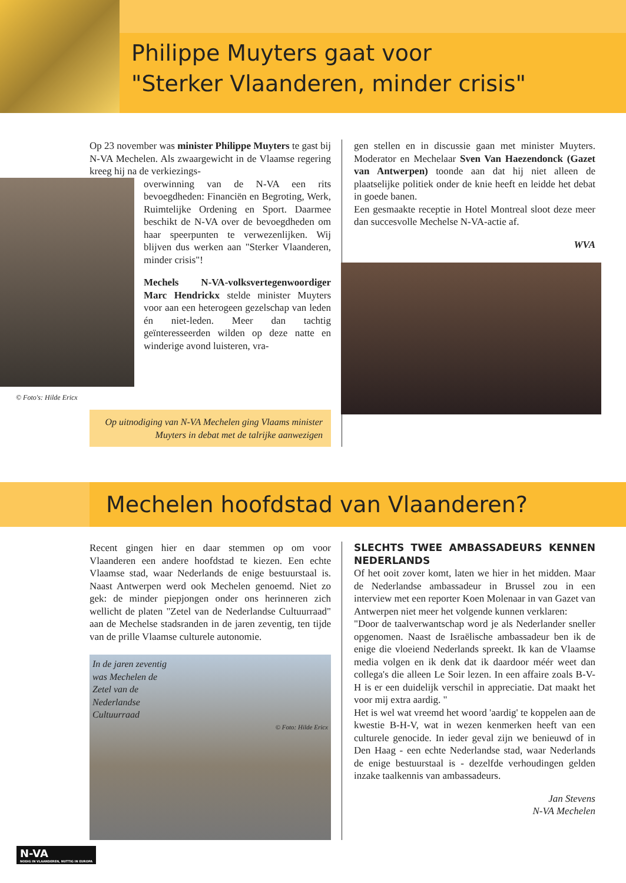Philippe Muyters gaat voor
"Sterker Vlaanderen, minder crisis"
Op 23 november was minister Philippe Muyters te gast bij N-VA Mechelen. Als zwaargewicht in de Vlaamse regering kreeg hij na de verkiezings-
overwinning van de N-VA een rits bevoegdheden: Financiën en Begroting, Werk, Ruimtelijke Ordening en Sport. Daarmee beschikt de N-VA over de bevoegdheden om haar speerpunten te verwezenlijken. Wij blijven dus werken aan "Sterker Vlaanderen, minder crisis"!
Mechels N-VA-volksvertegenwoordiger Marc Hendrickx stelde minister Muyters voor aan een heterogeen gezelschap van leden én niet-leden. Meer dan tachtig geïnteresseerden wilden op deze natte en winderige avond luisteren, vra-
© Foto's: Hilde Ericx
Op uitnodiging van N-VA Mechelen ging Vlaams minister Muyters in debat met de talrijke aanwezigen
gen stellen en in discussie gaan met minister Muyters. Moderator en Mechelaar Sven Van Haezendonck (Gazet van Antwerpen) toonde aan dat hij niet alleen de plaatselijke politiek onder de knie heeft en leidde het debat in goede banen.
Een gesmaakte receptie in Hotel Montreal sloot deze meer dan succesvolle Mechelse N-VA-actie af.
WVA
Mechelen hoofdstad van Vlaanderen?
Recent gingen hier en daar stemmen op om voor Vlaanderen een andere hoofdstad te kiezen. Een echte Vlaamse stad, waar Nederlands de enige bestuurstaal is. Naast Antwerpen werd ook Mechelen genoemd. Niet zo gek: de minder piepjongen onder ons herinneren zich wellicht de platen "Zetel van de Nederlandse Cultuurraad" aan de Mechelse stadsranden in de jaren zeventig, ten tijde van de prille Vlaamse culturele autonomie.
In de jaren zeventig
was Mechelen de
Zetel van de
Nederlandse
Cultuurraad
© Foto: Hilde Ericx
SLECHTS TWEE AMBASSADEURS KENNEN NEDERLANDS
Of het ooit zover komt, laten we hier in het midden. Maar de Nederlandse ambassadeur in Brussel zou in een interview met een reporter Koen Molenaar in van Gazet van Antwerpen niet meer het volgende kunnen verklaren:
"Door de taalverwantschap word je als Nederlander sneller opgenomen. Naast de Israëlische ambassadeur ben ik de enige die vloeiend Nederlands spreekt. Ik kan de Vlaamse media volgen en ik denk dat ik daardoor méér weet dan collega's die alleen Le Soir lezen. In een affaire zoals B-V-H is er een duidelijk verschil in appreciatie. Dat maakt het voor mij extra aardig. "
Het is wel wat vreemd het woord 'aardig' te koppelen aan de kwestie B-H-V, wat in wezen kenmerken heeft van een culturele genocide. In ieder geval zijn we benieuwd of in Den Haag - een echte Nederlandse stad, waar Nederlands de enige bestuurstaal is - dezelfde verhoudingen gelden inzake taalkennis van ambassadeurs.
Jan Stevens
N-VA Mechelen
N-VA
NODIG IN VLAANDEREN, NUTTIG IN EUROPA